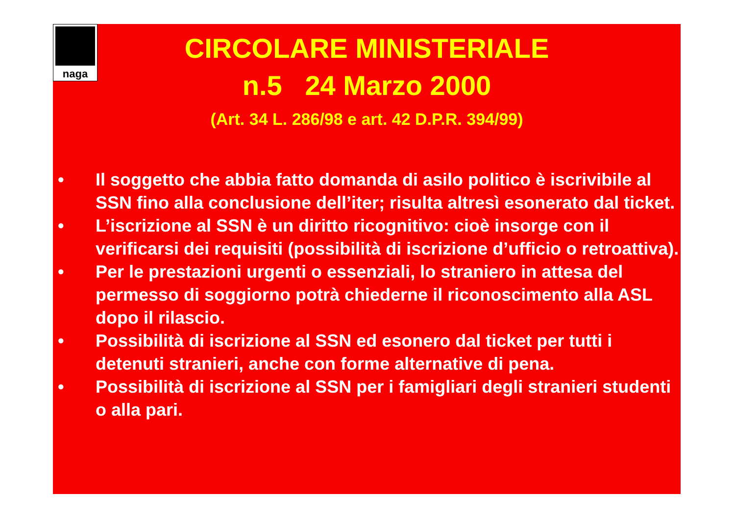naga
CIRCOLARE MINISTERIALE
n.5 24 Marzo 2000
(Art. 34 L. 286/98 e art. 42 D.P.R. 394/99)
• Il soggetto che abbia fatto domanda di asilo politico è iscrivibile al SSN fino alla conclusione dell’iter; risulta altresì esonerato dal ticket.
• L’iscrizione al SSN è un diritto ricognitivo: cioè insorge con il verificarsi dei requisiti (possibilità di iscrizione d’ufficio o retroattiva).
• Per le prestazioni urgenti o essenziali, lo straniero in attesa del permesso di soggiorno potrà chiederne il riconoscimento alla ASL dopo il rilascio.
• Possibilità di iscrizione al SSN ed esonero dal ticket per tutti i detenuti stranieri, anche con forme alternative di pena.
• Possibilità di iscrizione al SSN per i famigliari degli stranieri studenti o alla pari.